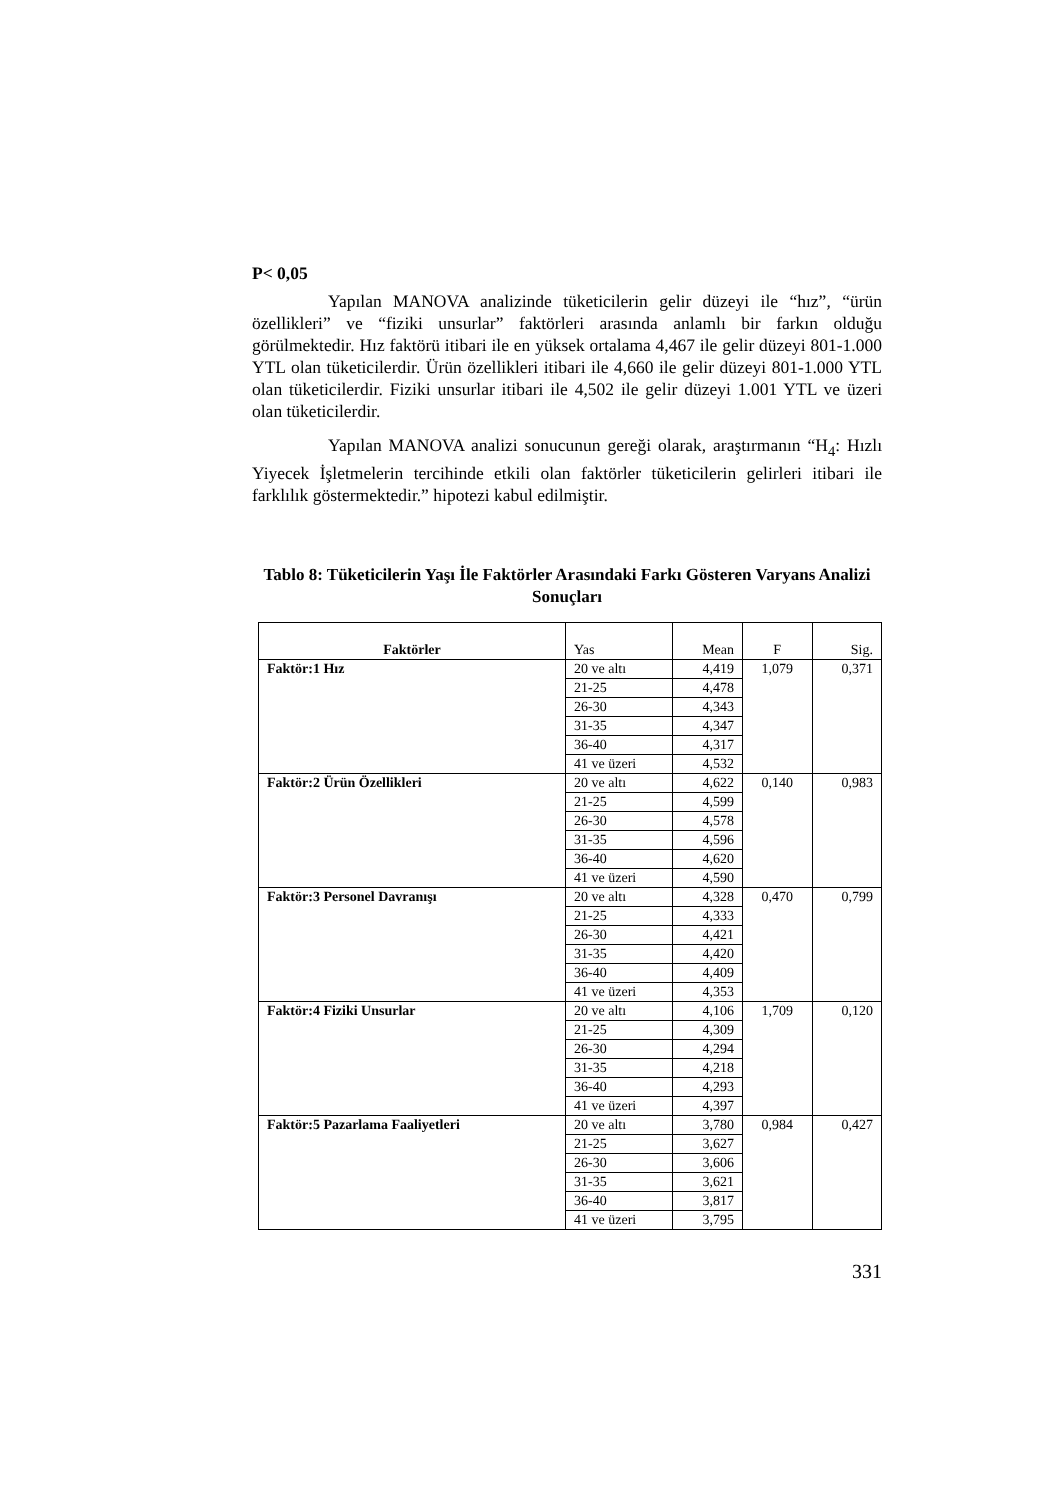P< 0,05
Yapılan MANOVA analizinde tüketicilerin gelir düzeyi ile “hız”, “ürün özellikleri” ve “fiziki unsurlar” faktörleri arasında anlamlı bir farkın olduğu görülmektedir. Hız faktörü itibari ile en yüksek ortalama 4,467 ile gelir düzeyi 801-1.000 YTL olan tüketicilerdir. Ürün özellikleri itibari ile 4,660 ile gelir düzeyi 801-1.000 YTL olan tüketicilerdir. Fiziki unsurlar itibari ile 4,502 ile gelir düzeyi 1.001 YTL ve üzeri olan tüketicilerdir.
Yapılan MANOVA analizi sonucunun gereği olarak, araştırmanın “H<sub>4</sub>: Hızlı Yiyecek İşletmelerin tercihinde etkili olan faktörler tüketicilerin gelirleri itibari ile farklılık göstermektedir.” hipotezi kabul edilmiştir.
Tablo 8: Tüketicilerin Yaşı İle Faktörler Arasındaki Farkı Gösteren Varyans Analizi Sonuçları
| Faktörler | Yas | Mean | F | Sig. |
| --- | --- | --- | --- | --- |
| Faktör:1 Hız | 20 ve altı | 4,419 | 1,079 | 0,371 |
| | 21-25 | 4,478 | | |
| | 26-30 | 4,343 | | |
| | 31-35 | 4,347 | | |
| | 36-40 | 4,317 | | |
| | 41 ve üzeri | 4,532 | | |
| Faktör:2 Ürün Özellikleri | 20 ve altı | 4,622 | 0,140 | 0,983 |
| | 21-25 | 4,599 | | |
| | 26-30 | 4,578 | | |
| | 31-35 | 4,596 | | |
| | 36-40 | 4,620 | | |
| | 41 ve üzeri | 4,590 | | |
| Faktör:3 Personel Davranışı | 20 ve altı | 4,328 | 0,470 | 0,799 |
| | 21-25 | 4,333 | | |
| | 26-30 | 4,421 | | |
| | 31-35 | 4,420 | | |
| | 36-40 | 4,409 | | |
| | 41 ve üzeri | 4,353 | | |
| Faktör:4 Fiziki Unsurlar | 20 ve altı | 4,106 | 1,709 | 0,120 |
| | 21-25 | 4,309 | | |
| | 26-30 | 4,294 | | |
| | 31-35 | 4,218 | | |
| | 36-40 | 4,293 | | |
| | 41 ve üzeri | 4,397 | | |
| Faktör:5 Pazarlama Faaliyetleri | 20 ve altı | 3,780 | 0,984 | 0,427 |
| | 21-25 | 3,627 | | |
| | 26-30 | 3,606 | | |
| | 31-35 | 3,621 | | |
| | 36-40 | 3,817 | | |
| | 41 ve üzeri | 3,795 | | |
331